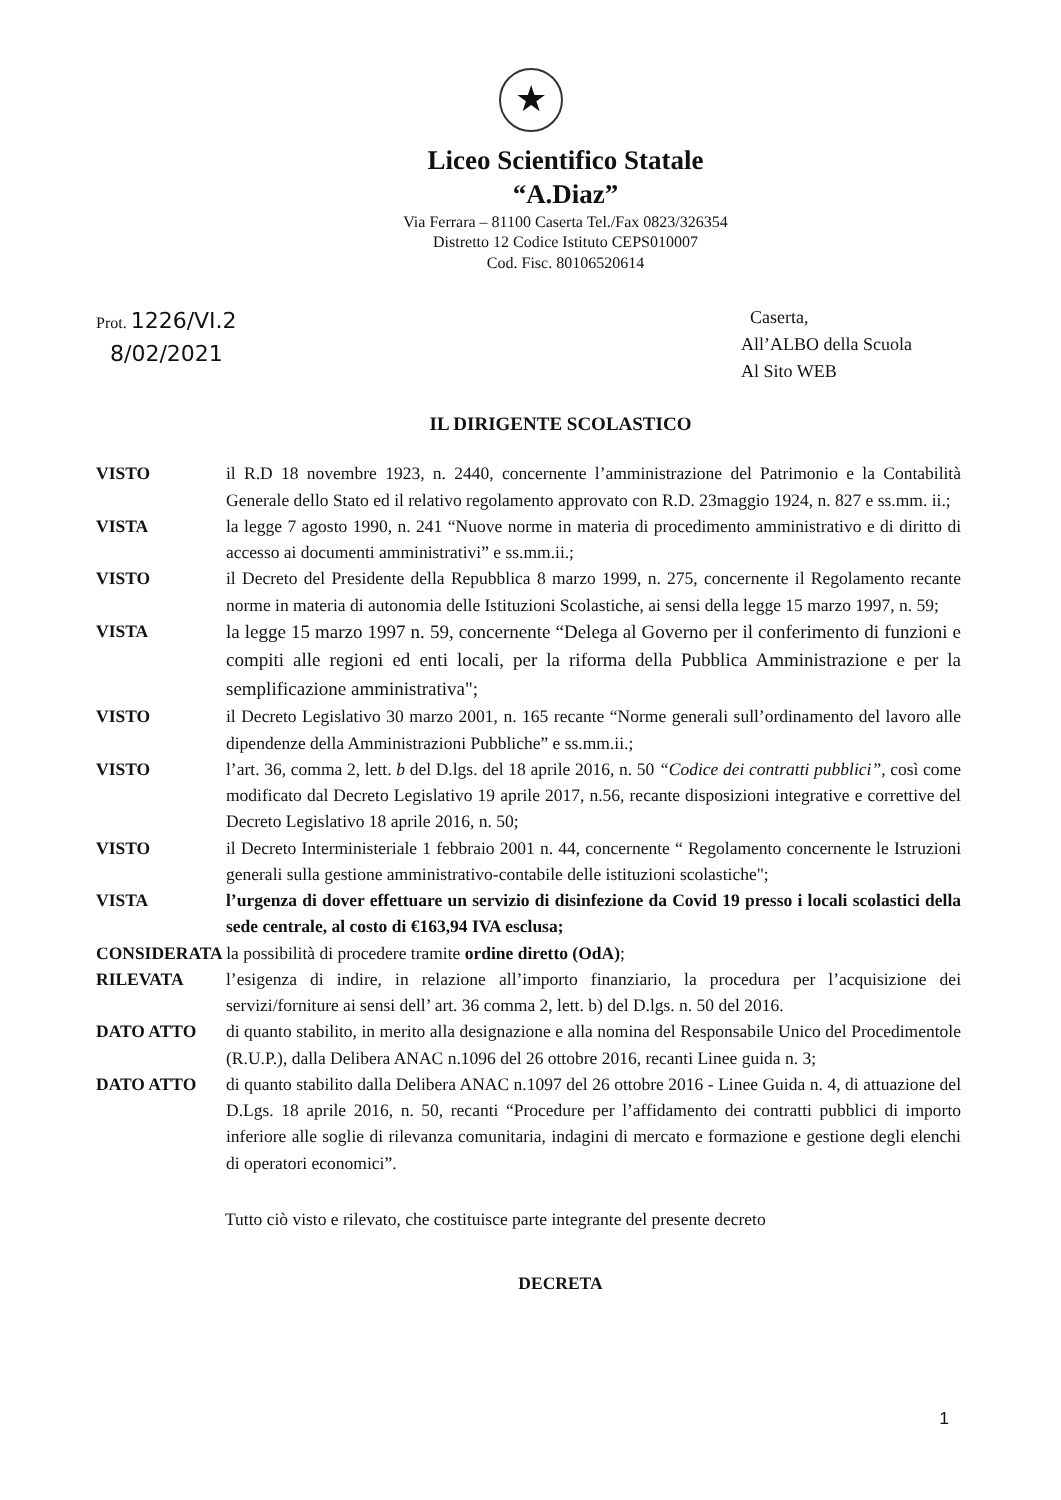★
Liceo Scientifico Statale
“A.Diaz”
Via Ferrara – 81100 Caserta Tel./Fax 0823/326354
Distretto 12 Codice Istituto CEPS010007
Cod. Fisc. 80106520614
Prot. 1226/VI.2
8/02/2021
Caserta,
All’ALBO della Scuola
Al Sito WEB
IL DIRIGENTE SCOLASTICO
VISTO il R.D 18 novembre 1923, n. 2440, concernente l’amministrazione del Patrimonio e la Contabilità Generale dello Stato ed il relativo regolamento approvato con R.D. 23maggio 1924, n. 827 e ss.mm. ii.;
VISTA la legge 7 agosto 1990, n. 241 “Nuove norme in materia di procedimento amministrativo e di diritto di accesso ai documenti amministrativi” e ss.mm.ii.;
VISTO il Decreto del Presidente della Repubblica 8 marzo 1999, n. 275, concernente il Regolamento recante norme in materia di autonomia delle Istituzioni Scolastiche, ai sensi della legge 15 marzo 1997, n. 59;
VISTA la legge 15 marzo 1997 n. 59, concernente “Delega al Governo per il conferimento di funzioni e compiti alle regioni ed enti locali, per la riforma della Pubblica Amministrazione e per la semplificazione amministrativa";
VISTO il Decreto Legislativo 30 marzo 2001, n. 165 recante “Norme generali sull’ordinamento del lavoro alle dipendenze della Amministrazioni Pubbliche” e ss.mm.ii.;
VISTO l’art. 36, comma 2, lett. b del D.lgs. del 18 aprile 2016, n. 50 “Codice dei contratti pubblici”, così come modificato dal Decreto Legislativo 19 aprile 2017, n.56, recante disposizioni integrative e correttive del Decreto Legislativo 18 aprile 2016, n. 50;
VISTO il Decreto Interministeriale 1 febbraio 2001 n. 44, concernente “ Regolamento concernente le Istruzioni generali sulla gestione amministrativo-contabile delle istituzioni scolastiche";
VISTA l’urgenza di dover effettuare un servizio di disinfezione da Covid 19 presso i locali scolastici della sede centrale, al costo di €163,94 IVA esclusa;
CONSIDERATA la possibilità di procedere tramite ordine diretto (OdA);
RILEVATA l’esigenza di indire, in relazione all’importo finanziario, la procedura per l’acquisizione dei servizi/forniture ai sensi dell’ art. 36 comma 2, lett. b) del D.lgs. n. 50 del 2016.
DATO ATTO di quanto stabilito, in merito alla designazione e alla nomina del Responsabile Unico del Procedimentole (R.U.P.), dalla Delibera ANAC n.1096 del 26 ottobre 2016, recanti Linee guida n. 3;
DATO ATTO di quanto stabilito dalla Delibera ANAC n.1097 del 26 ottobre 2016 - Linee Guida n. 4, di attuazione del D.Lgs. 18 aprile 2016, n. 50, recanti “Procedure per l’affidamento dei contratti pubblici di importo inferiore alle soglie di rilevanza comunitaria, indagini di mercato e formazione e gestione degli elenchi di operatori economici”.
Tutto ciò visto e rilevato, che costituisce parte integrante del presente decreto
DECRETA
1